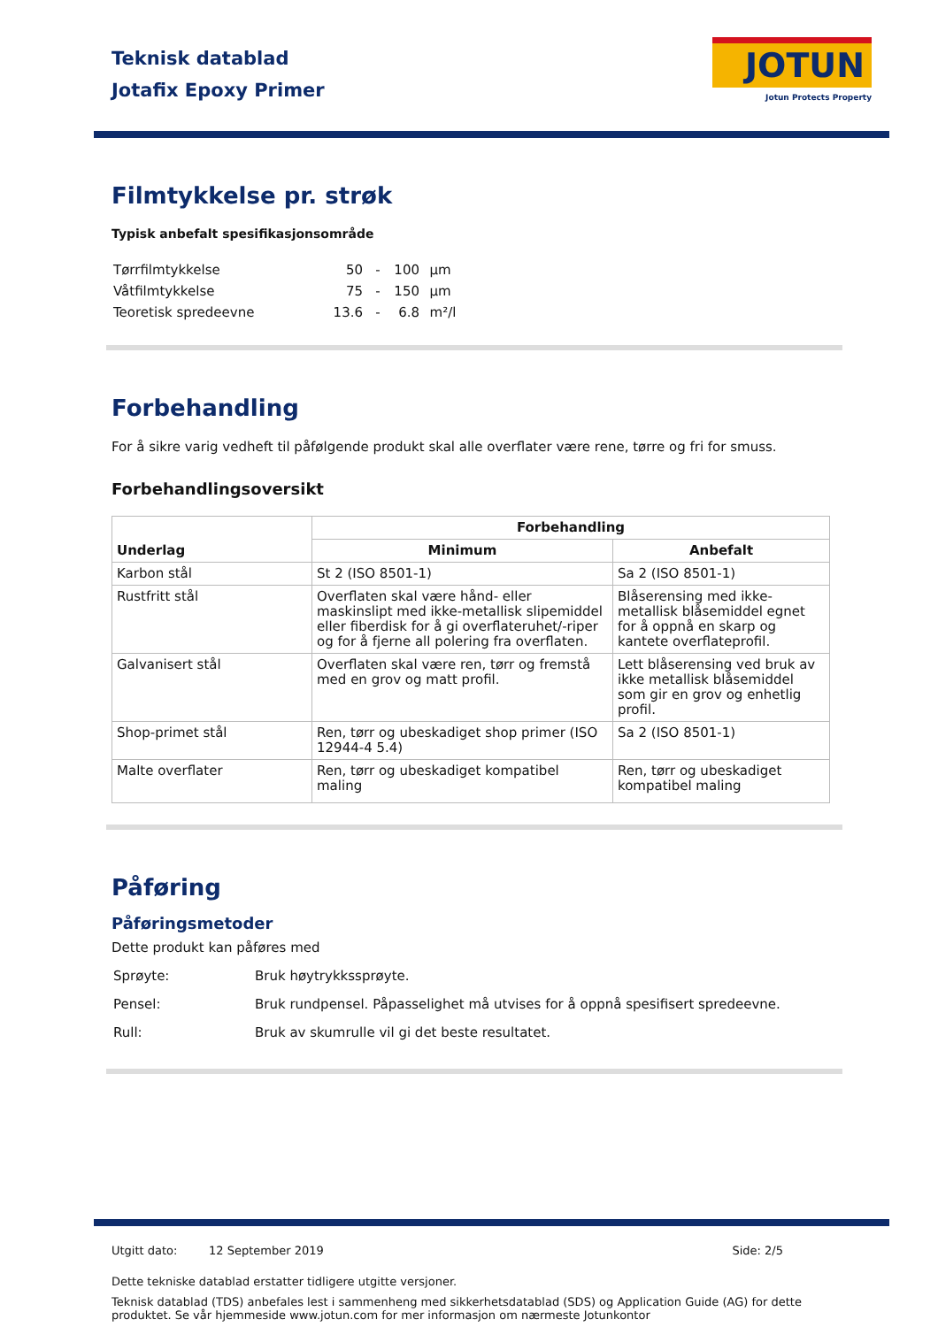Teknisk datablad
Jotafix Epoxy Primer
JOTUN
Jotun Protects Property
Filmtykkelse pr. strøk
Typisk anbefalt spesifikasjonsområde
| Tørrfilmtykkelse | 50 | - | 100 | µm |
| Våtfilmtykkelse | 75 | - | 150 | µm |
| Teoretisk spredeevne | 13.6 | - | 6.8 | m²/l |
Forbehandling
For å sikre varig vedheft til påfølgende produkt skal alle overflater være rene, tørre og fri for smuss.
Forbehandlingsoversikt
| Underlag | Forbehandling | |
| --- | --- | --- |
| | Minimum | Anbefalt |
| Karbon stål | St 2 (ISO 8501-1) | Sa 2 (ISO 8501-1) |
| Rustfritt stål | Overflaten skal være hånd- eller maskinslipt med ikke-metallisk slipemiddel eller fiberdisk for å gi overflateruhet/-riper og for å fjerne all polering fra overflaten. | Blåserensing med ikke-metallisk blåsemiddel egnet for å oppnå en skarp og kantete overflateprofil. |
| Galvanisert stål | Overflaten skal være ren, tørr og fremstå med en grov og matt profil. | Lett blåserensing ved bruk av ikke metallisk blåsemiddel som gir en grov og enhetlig profil. |
| Shop-primet stål | Ren, tørr og ubeskadiget shop primer (ISO 12944-4 5.4) | Sa 2 (ISO 8501-1) |
| Malte overflater | Ren, tørr og ubeskadiget kompatibel maling | Ren, tørr og ubeskadiget kompatibel maling |
Påføring
Påføringsmetoder
Dette produkt kan påføres med
| Sprøyte: | Bruk høytrykkssprøyte. |
| Pensel: | Bruk rundpensel. Påpasselighet må utvises for å oppnå spesifisert spredeevne. |
| Rull: | Bruk av skumrulle vil gi det beste resultatet. |
Utgitt dato: 12 September 2019 Side: 2/5
Dette tekniske datablad erstatter tidligere utgitte versjoner.
Teknisk datablad (TDS) anbefales lest i sammenheng med sikkerhetsdatablad (SDS) og Application Guide (AG) for dette produktet. Se vår hjemmeside www.jotun.com for mer informasjon om nærmeste Jotunkontor